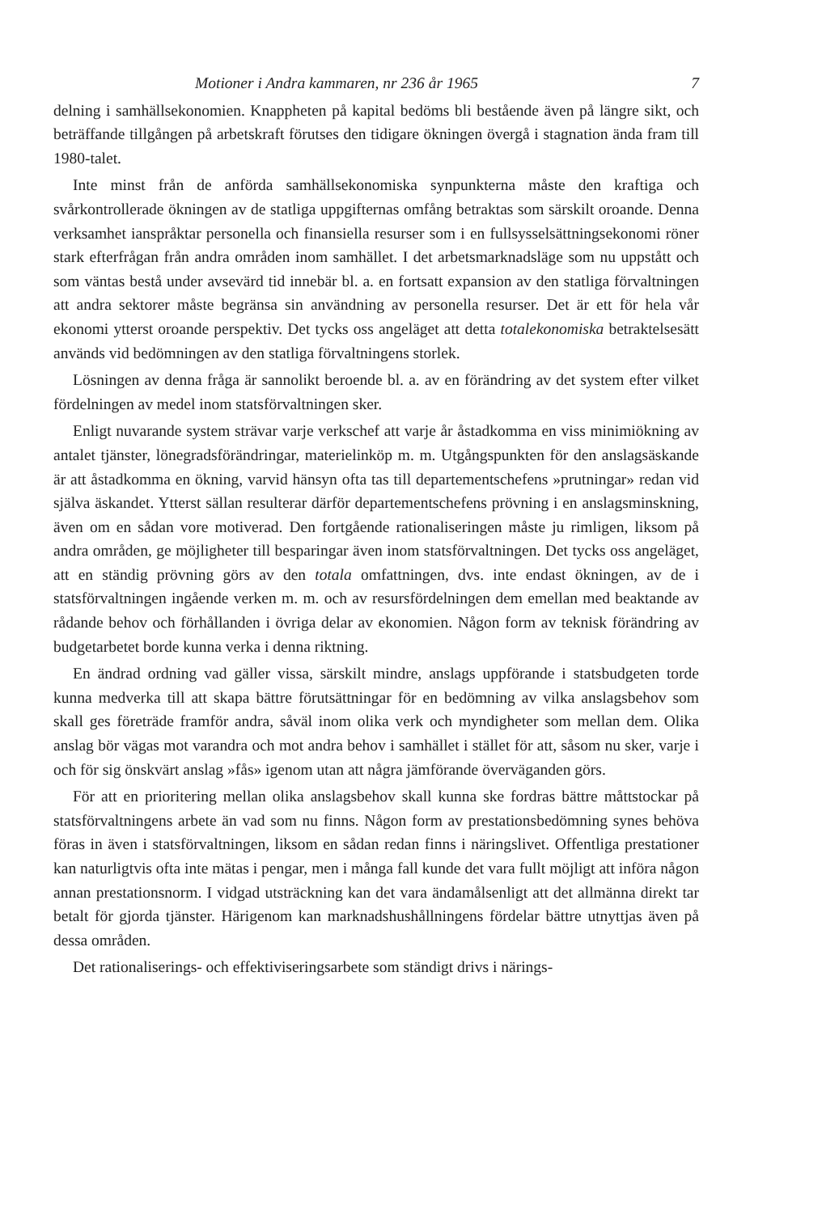Motioner i Andra kammaren, nr 236 år 1965 7
delning i samhällsekonomien. Knappheten på kapital bedöms bli bestående även på längre sikt, och beträffande tillgången på arbetskraft förutses den tidigare ökningen övergå i stagnation ända fram till 1980-talet.
Inte minst från de anförda samhällsekonomiska synpunkterna måste den kraftiga och svårkontrollerade ökningen av de statliga uppgifternas omfång betraktas som särskilt oroande. Denna verksamhet ianspråktar personella och finansiella resurser som i en fullsysselsättningsekonomi röner stark efterfrågan från andra områden inom samhället. I det arbetsmarknadsläge som nu uppstått och som väntas bestå under avsevärd tid innebär bl. a. en fortsatt expansion av den statliga förvaltningen att andra sektorer måste begränsa sin användning av personella resurser. Det är ett för hela vår ekonomi ytterst oroande perspektiv. Det tycks oss angeläget att detta totalekonomiska betraktelsesätt används vid bedömningen av den statliga förvaltningens storlek.
Lösningen av denna fråga är sannolikt beroende bl. a. av en förändring av det system efter vilket fördelningen av medel inom statsförvaltningen sker.
Enligt nuvarande system strävar varje verkschef att varje år åstadkomma en viss minimiökning av antalet tjänster, lönegradsförändringar, materielinköp m. m. Utgångspunkten för den anslagsäskande är att åstadkomma en ökning, varvid hänsyn ofta tas till departementschefens »prutningar» redan vid själva äskandet. Ytterst sällan resulterar därför departementschefens prövning i en anslagsminskning, även om en sådan vore motiverad. Den fortgående rationaliseringen måste ju rimligen, liksom på andra områden, ge möjligheter till besparingar även inom statsförvaltningen. Det tycks oss angeläget, att en ständig prövning görs av den totala omfattningen, dvs. inte endast ökningen, av de i statsförvaltningen ingående verken m. m. och av resursfördelningen dem emellan med beaktande av rådande behov och förhållanden i övriga delar av ekonomien. Någon form av teknisk förändring av budgetarbetet borde kunna verka i denna riktning.
En ändrad ordning vad gäller vissa, särskilt mindre, anslags uppförande i statsbudgeten torde kunna medverka till att skapa bättre förutsättningar för en bedömning av vilka anslagsbehov som skall ges företräde framför andra, såväl inom olika verk och myndigheter som mellan dem. Olika anslag bör vägas mot varandra och mot andra behov i samhället i stället för att, såsom nu sker, varje i och för sig önskvärt anslag »fås» igenom utan att några jämförande överväganden görs.
För att en prioritering mellan olika anslagsbehov skall kunna ske fordras bättre måttstockar på statsförvaltningens arbete än vad som nu finns. Någon form av prestationsbedömning synes behöva föras in även i statsförvaltningen, liksom en sådan redan finns i näringslivet. Offentliga prestationer kan naturligtvis ofta inte mätas i pengar, men i många fall kunde det vara fullt möjligt att införa någon annan prestationsnorm. I vidgad utsträckning kan det vara ändamålsenligt att det allmänna direkt tar betalt för gjorda tjänster. Härigenom kan marknadshushållningens fördelar bättre utnyttjas även på dessa områden.
Det rationaliserings- och effektiviseringsarbete som ständigt drivs i närings-